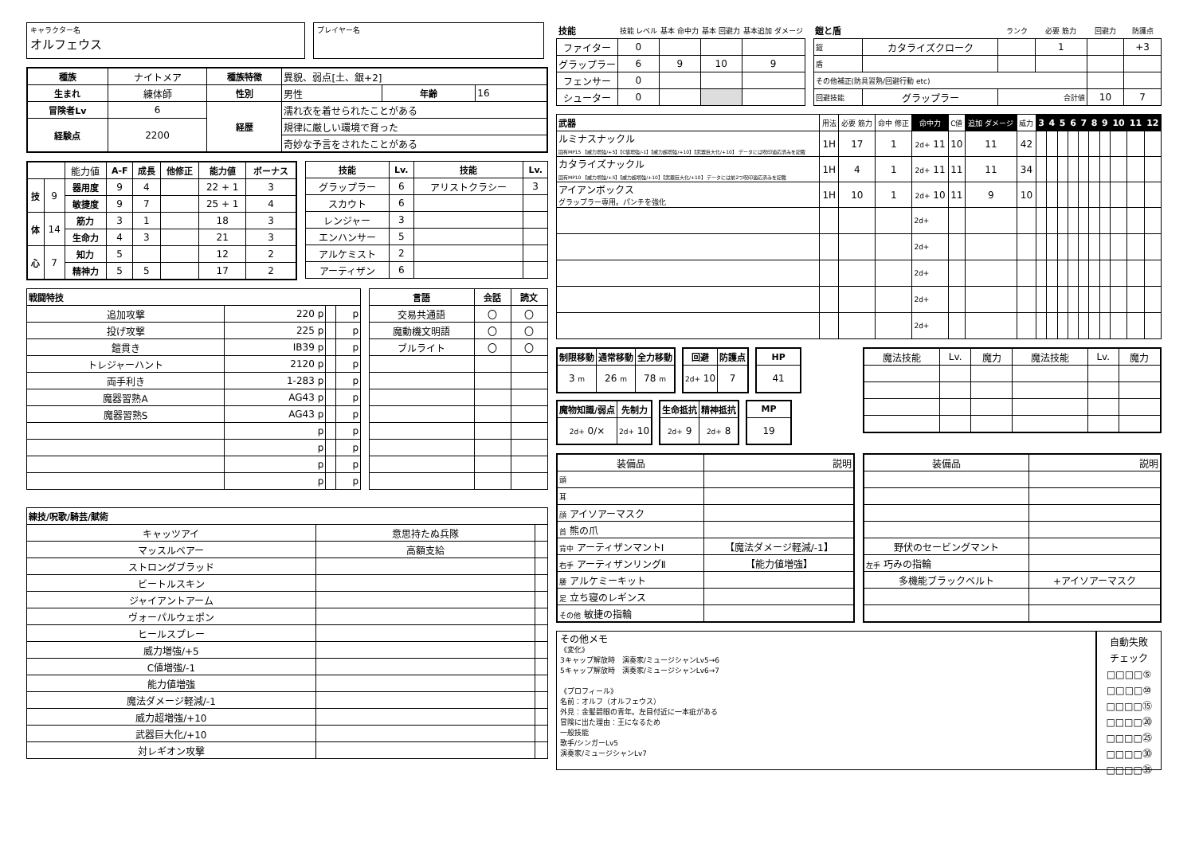キャラクター名
オルフェウス
プレイヤー名
| 種族 | ナイトメア | 種族特徴 | 異貌、弱点[土、銀+2] | | |
| 生まれ | 練体師 | 性別 | 男性 | 年齢 | 16 |
| 冒険者Lv | 6 | 経歴 | 濡れ衣を着せられたことがある | | |
| 経験点 | 2200 | | 規律に厳しい環境で育った | | |
| | | | 奇妙な予言をされたことがある | | |
| | | 能力値 | A-F | 成長 | 他修正 | 能力値 | ボーナス |
| 技 | 9 | 器用度 | 9 | 4 | | 22 + 1 | 3 |
| | | 敏捷度 | 9 | 7 | | 25 + 1 | 4 |
| 体 | 14 | 筋力 | 3 | 1 | | 18 | 3 |
| | | 生命力 | 4 | 3 | | 21 | 3 |
| 心 | 7 | 知力 | 5 | | | 12 | 2 |
| | | 精神力 | 5 | 5 | | 17 | 2 |
| 技能 | Lv. | 技能 | Lv. |
| --- | --- | --- | --- |
| グラップラー | 6 | アリストクラシー | 3 |
| スカウト | 6 | | |
| レンジャー | 3 | | |
| エンハンサー | 5 | | |
| アルケミスト | 2 | | |
| アーティザン | 6 | | |
| 戦闘特技 | | | |
| --- | --- | --- | --- |
| 追加攻撃 | 220 p | | p |
| 投げ攻撃 | 225 p | | p |
| 鎧貫き | IB39 p | | p |
| トレジャーハント | 2120 p | | p |
| 両手利き | 1-283 p | | p |
| 魔器習熟A | AG43 p | | p |
| 魔器習熟S | AG43 p | | p |
| | p | | p |
| | p | | p |
| | p | | p |
| | p | | p |
| 言語 | 会話 | 読文 |
| --- | --- | --- |
| 交易共通語 | 〇 | 〇 |
| 魔動機文明語 | 〇 | 〇 |
| ブルライト | 〇 | 〇 |
| 練技/呪歌/騎芸/賦術 | | |
| --- | --- | --- |
| キャッツアイ | 意思持たぬ兵隊 | |
| マッスルベアー | 高額支給 | |
| ストロングブラッド | | |
| ビートルスキン | | |
| ジャイアントアーム | | |
| ヴォーパルウェポン | | |
| ヒールスプレー | | |
| 威力増強/+5 | | |
| C値増強/-1 | | |
| 能力値増強 | | |
| 魔法ダメージ軽減/-1 | | |
| 威力超増強/+10 | | |
| 武器巨大化/+10 | | |
| 対レギオン攻撃 | | |
| 技能 | 技能 レベル | 基本 命中力 | 基本 回避力 | 基本追加 ダメージ |
| ファイター | 0 | | | |
| グラップラー | 6 | 9 | 10 | 9 |
| フェンサー | 0 | | | |
| シューター | 0 | | | |
| 鎧と盾 | | ランク | 必要 筋力 | 回避力 | 防護点 |
| 鎧 | カタライズクローク | | 1 | | +3 |
| 盾 | | | | | |
| その他補正(防具習熟/回避行動 etc) | | | | | |
| 回避技能 | グラップラー | 合計値 | | 10 | 7 |
| 武器 | 用法 | 必要 筋力 | 命中 修正 | 命中力 | C値 | 追加 ダメージ | 威力 | 3 | 4 | 5 | 6 | 7 | 8 | 9 | 10 | 11 | 12 |
| ルミナスナックル 固有MP15 【威力増強/+5】【C値増強/-1】【威力超増強/+10】【武器巨大化/+10】 データには呪印適応済みを記載 | 1H | 17 | 1 | 2d+ 11 | 10 | 11 | 42 | | | | | | | | | | |
| カタライズナックル 固有MP10 【威力増強/+5】【威力超増強/+10】【武器巨大化/+10】 データには前2つ呪印適応済みを記載 | 1H | 4 | 1 | 2d+ 11 | 11 | 11 | 34 | | | | | | | | | | |
| アイアンボックス グラップラー専用。パンチを強化 | 1H | 10 | 1 | 2d+ 10 | 11 | 9 | 10 | | | | | | | | | | |
| | | | | 2d+ | | | | | | | | | | | | | |
| | | | | 2d+ | | | | | | | | | | | | | |
| | | | | 2d+ | | | | | | | | | | | | | |
| | | | | 2d+ | | | | | | | | | | | | | |
| | | | | 2d+ | | | | | | | | | | | | | |
| 制限移動 | 通常移動 | 全力移動 |
| --- | --- | --- |
| 3 m | 26 m | 78 m |
| 回避 | 防護点 |
| --- | --- |
| 2d+ 10 | 7 |
| HP |
| --- |
| 41 |
| 魔物知識/弱点 | 先制力 |
| --- | --- |
| 2d+ 0/× | 2d+ 10 |
| 生命抵抗 | 精神抵抗 |
| --- | --- |
| 2d+ 9 | 2d+ 8 |
| MP |
| --- |
| 19 |
| 魔法技能 | Lv. | 魔力 | 魔法技能 | Lv. | 魔力 |
| 装備品 | 説明 |
| 頭 | |
| 耳 | |
| 顔 アイソアーマスク | |
| 首 熊の爪 | |
| 背中 アーティザンマントⅠ | 【魔法ダメージ軽減/-1】 |
| 右手 アーティザンリングⅡ | 【能力値増強】 |
| 腰 アルケミーキット | |
| 足 立ち寝のレギンス | |
| その他 敏捷の指輪 | |
| 装備品 | 説明 |
| 野伏のセービングマント | |
| 左手 巧みの指輪 | |
| 多機能ブラックベルト | +アイソアーマスク |
その他メモ
《変化》
3キャップ解放時　演奏家/ミュージシャンLv5→6
5キャップ解放時　演奏家/ミュージシャンLv6→7
《プロフィール》
名前：オルフ（オルフェウス）
外見：金髪碧眼の青年。左目付近に一本疵がある
冒険に出た理由：王になるため
一般技能
歌手/シンガーLv5
演奏家/ミュージシャンLv7
自動失敗
チェック
□□□□⑤
□□□□⑩
□□□□⑮
□□□□⑳
□□□□㉕
□□□□㉚
□□□□㉟